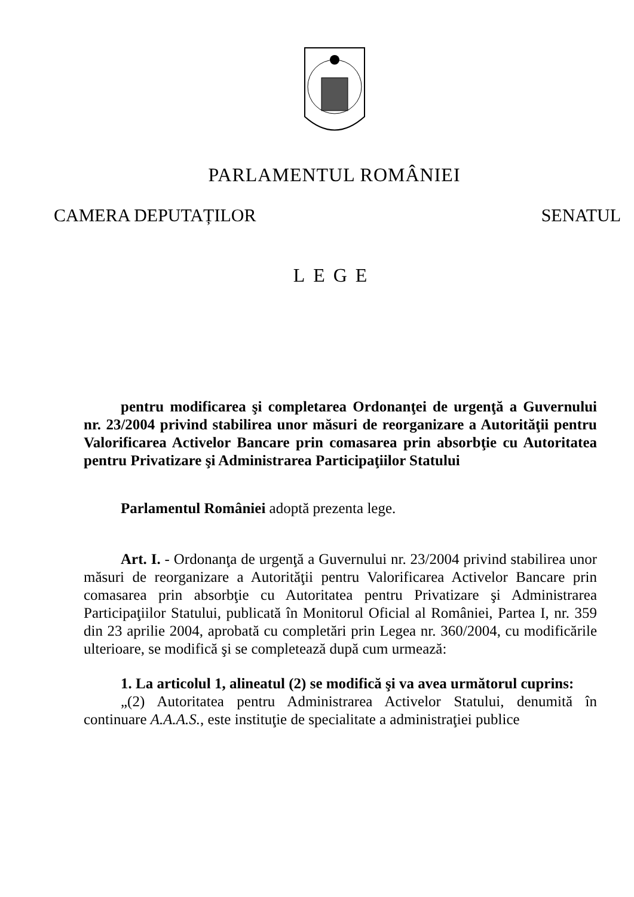PARLAMENTUL ROMÂNIEI
CAMERA DEPUTAȚILOR SENATUL
LEGE
pentru modificarea şi completarea Ordonanţei de urgenţă a Guvernului nr. 23/2004 privind stabilirea unor măsuri de reorganizare a Autorităţii pentru Valorificarea Activelor Bancare prin comasarea prin absorbţie cu Autoritatea pentru Privatizare şi Administrarea Participaţiilor Statului
Parlamentul României adoptă prezenta lege.
Art. I. - Ordonanţa de urgenţă a Guvernului nr. 23/2004 privind stabilirea unor măsuri de reorganizare a Autorităţii pentru Valorificarea Activelor Bancare prin comasarea prin absorbţie cu Autoritatea pentru Privatizare şi Administrarea Participaţiilor Statului, publicată în Monitorul Oficial al României, Partea I, nr. 359 din 23 aprilie 2004, aprobată cu completări prin Legea nr. 360/2004, cu modificările ulterioare, se modifică şi se completează după cum urmează:
1. La articolul 1, alineatul (2) se modifică şi va avea următorul cuprins:
„(2) Autoritatea pentru Administrarea Activelor Statului, denumită în continuare A.A.A.S., este instituţie de specialitate a administraţiei publice